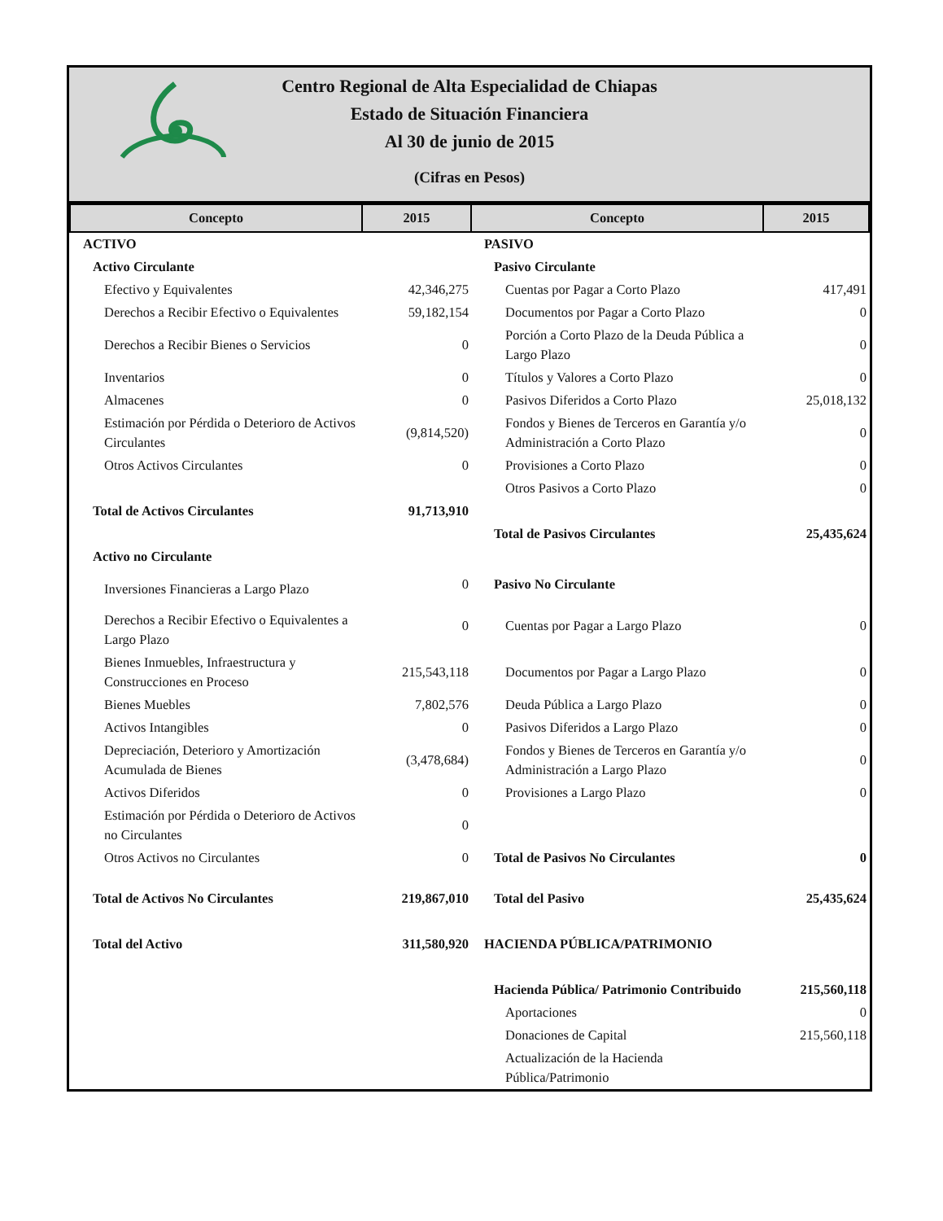Centro Regional de Alta Especialidad de Chiapas
Estado de Situación Financiera
Al 30 de junio de 2015
(Cifras en Pesos)
| Concepto | 2015 | Concepto | 2015 |
| --- | --- | --- | --- |
| ACTIVO | | PASIVO | |
| Activo Circulante | | Pasivo Circulante | |
| Efectivo y Equivalentes | 42,346,275 | Cuentas por Pagar a Corto Plazo | 417,491 |
| Derechos a Recibir Efectivo o Equivalentes | 59,182,154 | Documentos por Pagar a Corto Plazo | 0 |
| Derechos a Recibir Bienes o Servicios | 0 | Porción a Corto Plazo de la Deuda Pública a Largo Plazo | 0 |
| Inventarios | 0 | Títulos y Valores a Corto Plazo | 0 |
| Almacenes | 0 | Pasivos Diferidos a Corto Plazo | 25,018,132 |
| Estimación por Pérdida o Deterioro de Activos Circulantes | (9,814,520) | Fondos y Bienes de Terceros en Garantía y/o Administración a Corto Plazo | 0 |
| Otros Activos Circulantes | 0 | Provisiones a Corto Plazo | 0 |
| | | Otros Pasivos a Corto Plazo | 0 |
| Total de Activos Circulantes | 91,713,910 | | |
| | | Total de Pasivos Circulantes | 25,435,624 |
| Activo no Circulante | | | |
| Inversiones Financieras a Largo Plazo | 0 | Pasivo No Circulante | |
| Derechos a Recibir Efectivo o Equivalentes a Largo Plazo | 0 | Cuentas por Pagar a Largo Plazo | 0 |
| Bienes Inmuebles, Infraestructura y Construcciones en Proceso | 215,543,118 | Documentos por Pagar a Largo Plazo | 0 |
| Bienes Muebles | 7,802,576 | Deuda Pública a Largo Plazo | 0 |
| Activos Intangibles | 0 | Pasivos Diferidos a Largo Plazo | 0 |
| Depreciación, Deterioro y Amortización Acumulada de Bienes | (3,478,684) | Fondos y Bienes de Terceros en Garantía y/o Administración a Largo Plazo | 0 |
| Activos Diferidos | 0 | Provisiones a Largo Plazo | 0 |
| Estimación por Pérdida o Deterioro de Activos no Circulantes | 0 | | |
| Otros Activos no Circulantes | 0 | Total de Pasivos No Circulantes | 0 |
| Total de Activos No Circulantes | 219,867,010 | Total del Pasivo | 25,435,624 |
| Total del Activo | 311,580,920 | HACIENDA PÚBLICA/PATRIMONIO | |
| | | Hacienda Pública/ Patrimonio Contribuido | 215,560,118 |
| | | Aportaciones | 0 |
| | | Donaciones de Capital | 215,560,118 |
| | | Actualización de la Hacienda Pública/Patrimonio | |